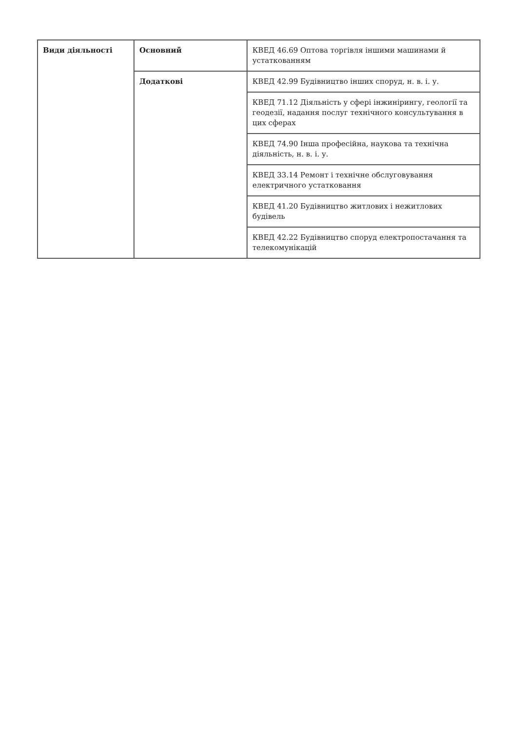| Види діяльності | Основний | КВЕД 46.69 Оптова торгівля іншими машинами й устаткованням |
| | Додаткові | КВЕД 42.99 Будівництво інших споруд, н. в. і. у. |
| | | КВЕД 71.12 Діяльність у сфері інжинірингу, геології та геодезії, надання послуг технічного консультування в цих сферах |
| | | КВЕД 74.90 Інша професійна, наукова та технічна діяльність, н. в. і. у. |
| | | КВЕД 33.14 Ремонт і технічне обслуговування електричного устатковання |
| | | КВЕД 41.20 Будівництво житлових і нежитлових будівель |
| | | КВЕД 42.22 Будівництво споруд електропостачання та телекомунікацій |